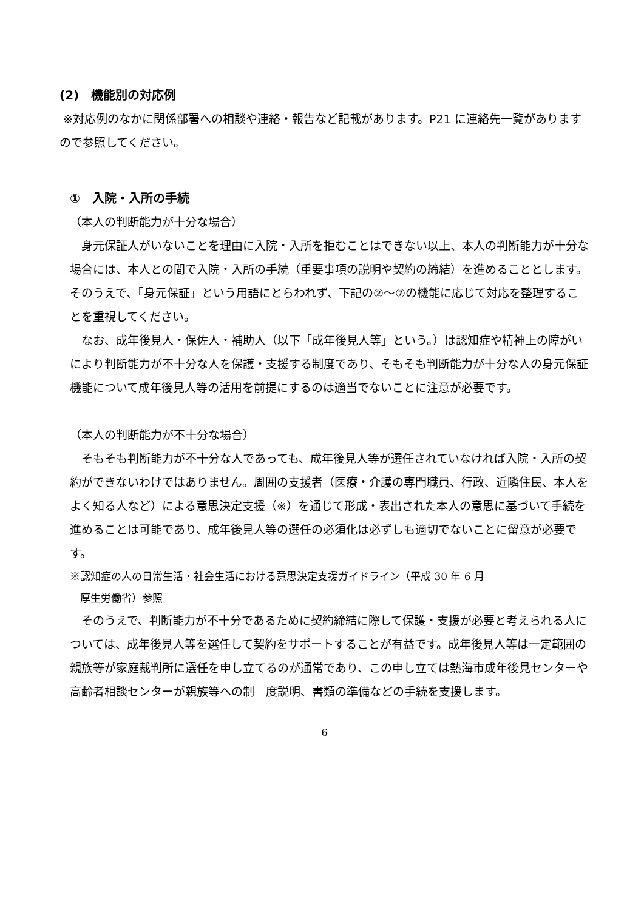(2)　機能別の対応例
※対応例のなかに関係部署への相談や連絡・報告など記載があります。P21 に連絡先一覧がありますので参照してください。
①　入院・入所の手続
（本人の判断能力が十分な場合）
　身元保証人がいないことを理由に入院・入所を拒むことはできない以上、本人の判断能力が十分な場合には、本人との間で入院・入所の手続（重要事項の説明や契約の締結）を進めることとします。そのうえで、「身元保証」という用語にとらわれず、下記の②～⑦の機能に応じて対応を整理することを重視してください。
　なお、成年後見人・保佐人・補助人（以下「成年後見人等」という。）は認知症や精神上の障がいにより判断能力が不十分な人を保護・支援する制度であり、そもそも判断能力が十分な人の身元保証機能について成年後見人等の活用を前提にするのは適当でないことに注意が必要です。
（本人の判断能力が不十分な場合）
　そもそも判断能力が不十分な人であっても、成年後見人等が選任されていなければ入院・入所の契約ができないわけではありません。周囲の支援者（医療・介護の専門職員、行政、近隣住民、本人をよく知る人など）による意思決定支援（※）を通じて形成・表出された本人の意思に基づいて手続を進めることは可能であり、成年後見人等の選任の必須化は必ずしも適切でないことに留意が必要です。
※認知症の人の日常生活・社会生活における意思決定支援ガイドライン（平成 30 年 6 月
　厚生労働省）参照
　そのうえで、判断能力が不十分であるために契約締結に際して保護・支援が必要と考えられる人については、成年後見人等を選任して契約をサポートすることが有益です。成年後見人等は一定範囲の親族等が家庭裁判所に選任を申し立てるのが通常であり、この申し立ては熱海市成年後見センターや高齢者相談センターが親族等への制　度説明、書類の準備などの手続を支援します。
6